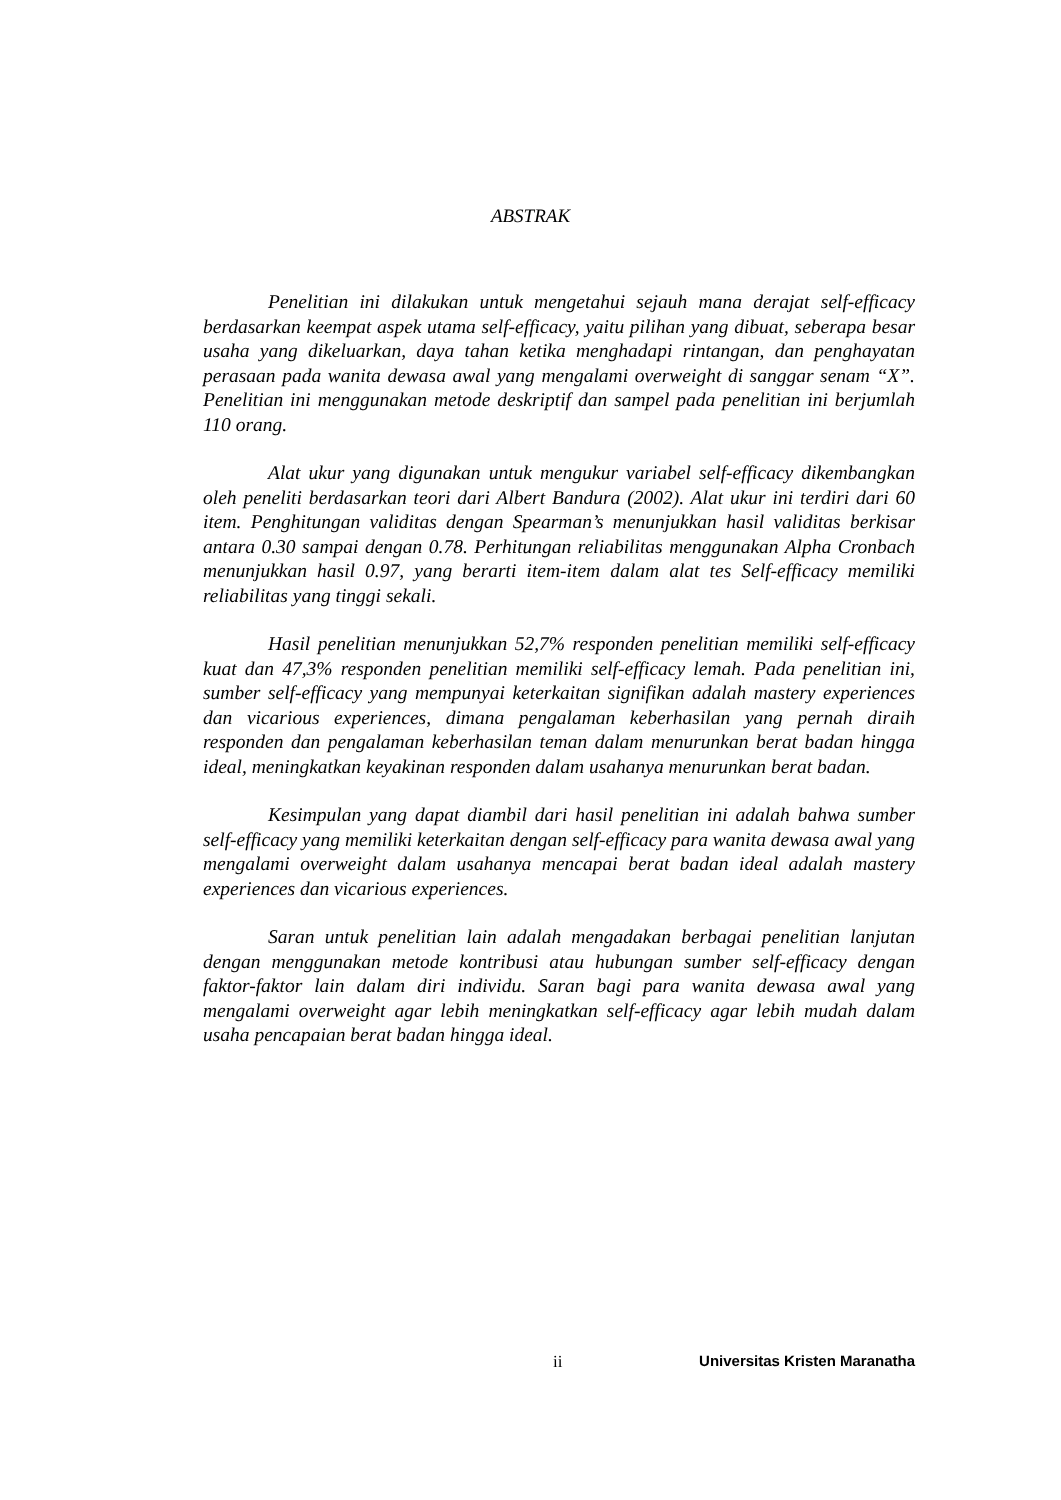ABSTRAK
Penelitian ini dilakukan untuk mengetahui sejauh mana derajat self-efficacy berdasarkan keempat aspek utama self-efficacy, yaitu pilihan yang dibuat, seberapa besar usaha yang dikeluarkan, daya tahan ketika menghadapi rintangan, dan penghayatan perasaan pada wanita dewasa awal yang mengalami overweight di sanggar senam “X”. Penelitian ini menggunakan metode deskriptif dan sampel pada penelitian ini berjumlah 110 orang.
Alat ukur yang digunakan untuk mengukur variabel self-efficacy dikembangkan oleh peneliti berdasarkan teori dari Albert Bandura (2002). Alat ukur ini terdiri dari 60 item. Penghitungan validitas dengan Spearman’s menunjukkan hasil validitas berkisar antara 0.30 sampai dengan 0.78. Perhitungan reliabilitas menggunakan Alpha Cronbach menunjukkan hasil 0.97, yang berarti item-item dalam alat tes Self-efficacy memiliki reliabilitas yang tinggi sekali.
Hasil penelitian menunjukkan 52,7% responden penelitian memiliki self-efficacy kuat dan 47,3% responden penelitian memiliki self-efficacy lemah. Pada penelitian ini, sumber self-efficacy yang mempunyai keterkaitan signifikan adalah mastery experiences dan vicarious experiences, dimana pengalaman keberhasilan yang pernah diraih responden dan pengalaman keberhasilan teman dalam menurunkan berat badan hingga ideal, meningkatkan keyakinan responden dalam usahanya menurunkan berat badan.
Kesimpulan yang dapat diambil dari hasil penelitian ini adalah bahwa sumber self-efficacy yang memiliki keterkaitan dengan self-efficacy para wanita dewasa awal yang mengalami overweight dalam usahanya mencapai berat badan ideal adalah mastery experiences dan vicarious experiences.
Saran untuk penelitian lain adalah mengadakan berbagai penelitian lanjutan dengan menggunakan metode kontribusi atau hubungan sumber self-efficacy dengan faktor-faktor lain dalam diri individu. Saran bagi para wanita dewasa awal yang mengalami overweight agar lebih meningkatkan self-efficacy agar lebih mudah dalam usaha pencapaian berat badan hingga ideal.
ii Universitas Kristen Maranatha